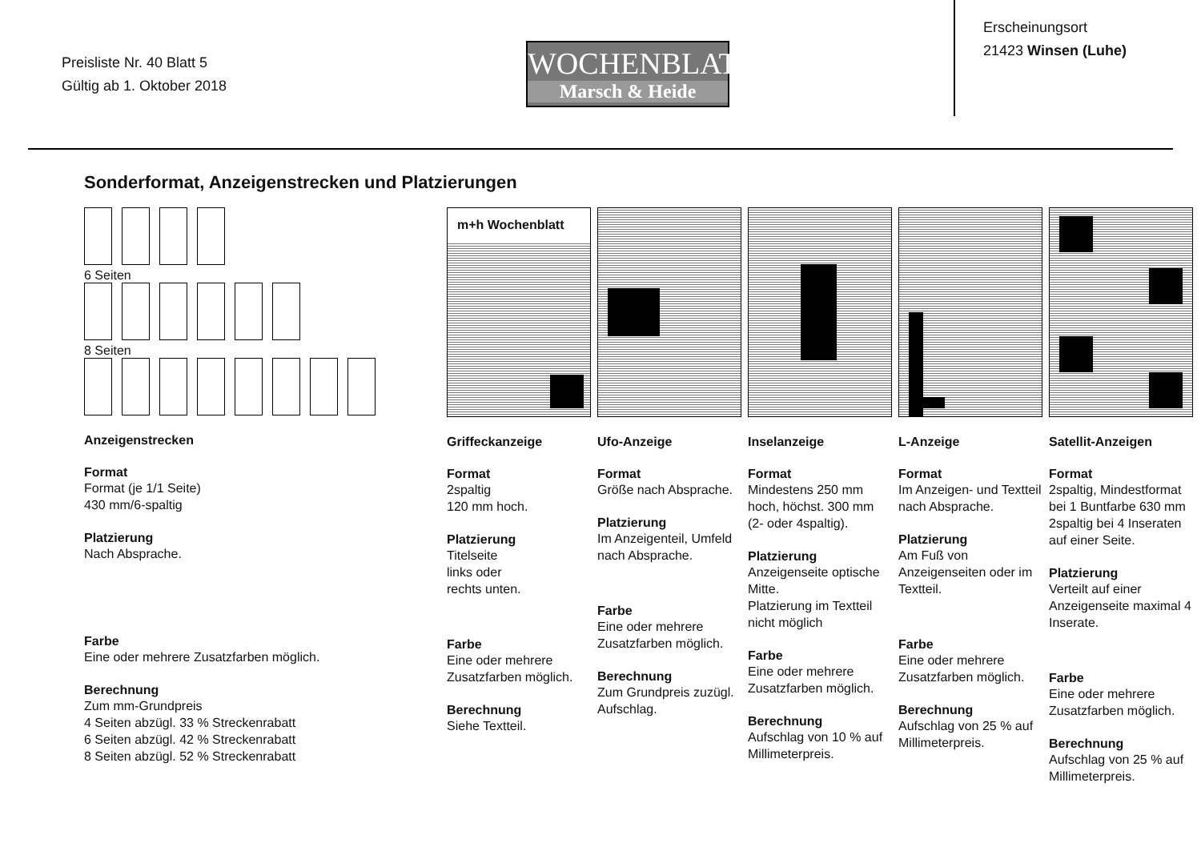Preisliste Nr. 40 Blatt 5
Gültig ab 1. Oktober 2018
WOCHENBLATT
Marsch & Heide
Erscheinungsort
21423 Winsen (Luhe)
Sonderformat, Anzeigenstrecken und Platzierungen
6 Seiten
8 Seiten
Anzeigenstrecken
Format
Format (je 1/1 Seite)
430 mm/6-spaltig
Platzierung
Nach Absprache.
Farbe
Eine oder mehrere Zusatzfarben möglich.
Berechnung
Zum mm-Grundpreis
4 Seiten abzügl. 33 % Streckenrabatt
6 Seiten abzügl. 42 % Streckenrabatt
8 Seiten abzügl. 52 % Streckenrabatt
m+h Wochenblatt
Griffeckanzeige
Format
2spaltig
120 mm hoch.
Platzierung
Titelseite
links oder
rechts unten.
Farbe
Eine oder mehrere Zusatzfarben möglich.
Berechnung
Siehe Textteil.
Ufo-Anzeige
Format
Größe nach Absprache.
Platzierung
Im Anzeigenteil, Umfeld nach Absprache.
Farbe
Eine oder mehrere Zusatzfarben möglich.
Berechnung
Zum Grundpreis zuzügl. Aufschlag.
Inselanzeige
Format
Mindestens 250 mm hoch, höchst. 300 mm (2- oder 4spaltig).
Platzierung
Anzeigenseite optische Mitte.
Platzierung im Textteil nicht möglich
Farbe
Eine oder mehrere Zusatzfarben möglich.
Berechnung
Aufschlag von 10 % auf Millimeterpreis.
L-Anzeige
Format
Im Anzeigen- und Textteil nach Absprache.
Platzierung
Am Fuß von Anzeigenseiten oder im Textteil.
Farbe
Eine oder mehrere Zusatzfarben möglich.
Berechnung
Aufschlag von 25 % auf Millimeterpreis.
Satellit-Anzeigen
Format
2spaltig, Mindestformat bei 1 Buntfarbe 630 mm 2spaltig bei 4 Inseraten auf einer Seite.
Platzierung
Verteilt auf einer Anzeigenseite maximal 4 Inserate.
Farbe
Eine oder mehrere Zusatzfarben möglich.
Berechnung
Aufschlag von 25 % auf Millimeterpreis.